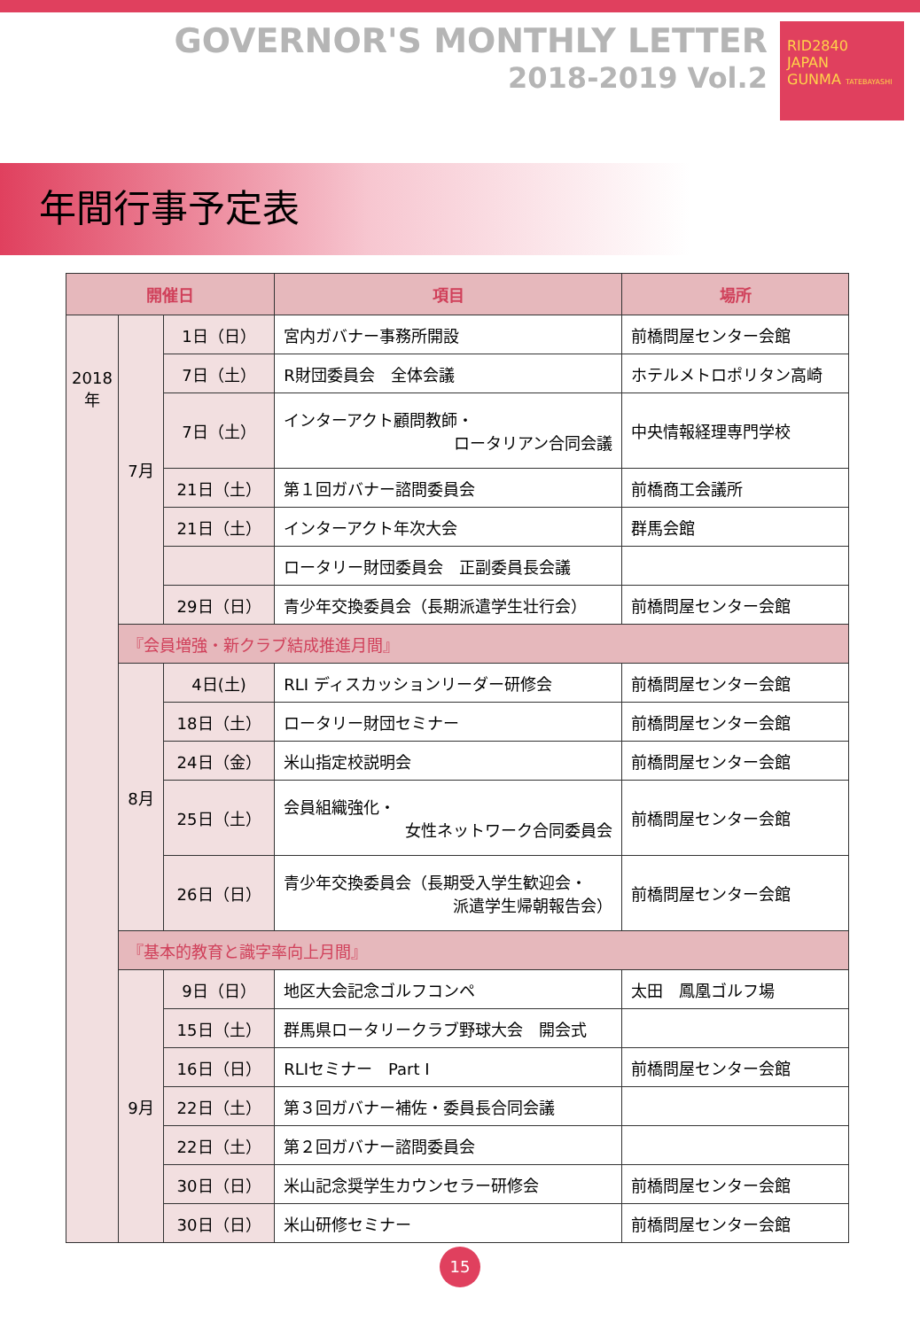GOVERNOR'S MONTHLY LETTER
2018-2019 Vol.2
RID2840
JAPAN
GUNMA TATEBAYASHI
年間行事予定表
| 開催日 | | | 項目 | 場所 |
| --- | --- | --- | --- | --- |
| 2018年 | 7月 | 1日（日） | 宮内ガバナー事務所開設 | 前橋問屋センター会館 |
| | | 7日（土） | R財団委員会 全体会議 | ホテルメトロポリタン高崎 |
| | | 7日（土） | インターアクト顧問教師・ ロータリアン合同会議 | 中央情報経理専門学校 |
| | | 21日（土） | 第１回ガバナー諮問委員会 | 前橋商工会議所 |
| | | 21日（土） | インターアクト年次大会 | 群馬会館 |
| | | | ロータリー財団委員会 正副委員長会議 | |
| | | 29日（日） | 青少年交換委員会（長期派遣学生壮行会） | 前橋問屋センター会館 |
| | 『会員増強・新クラブ結成推進月間』 | | | |
| | 8月 | 4日(土) | RLI ディスカッションリーダー研修会 | 前橋問屋センター会館 |
| | | 18日（土） | ロータリー財団セミナー | 前橋問屋センター会館 |
| | | 24日（金） | 米山指定校説明会 | 前橋問屋センター会館 |
| | | 25日（土） | 会員組織強化・ 女性ネットワーク合同委員会 | 前橋問屋センター会館 |
| | | 26日（日） | 青少年交換委員会（長期受入学生歓迎会・ 派遣学生帰朝報告会） | 前橋問屋センター会館 |
| | 『基本的教育と識字率向上月間』 | | | |
| | 9月 | 9日（日） | 地区大会記念ゴルフコンペ | 太田 鳳凰ゴルフ場 |
| | | 15日（土） | 群馬県ロータリークラブ野球大会 開会式 | |
| | | 16日（日） | RLIセミナー Part I | 前橋問屋センター会館 |
| | | 22日（土） | 第３回ガバナー補佐・委員長合同会議 | |
| | | 22日（土） | 第２回ガバナー諮問委員会 | |
| | | 30日（日） | 米山記念奨学生カウンセラー研修会 | 前橋問屋センター会館 |
| | | 30日（日） | 米山研修セミナー | 前橋問屋センター会館 |
15